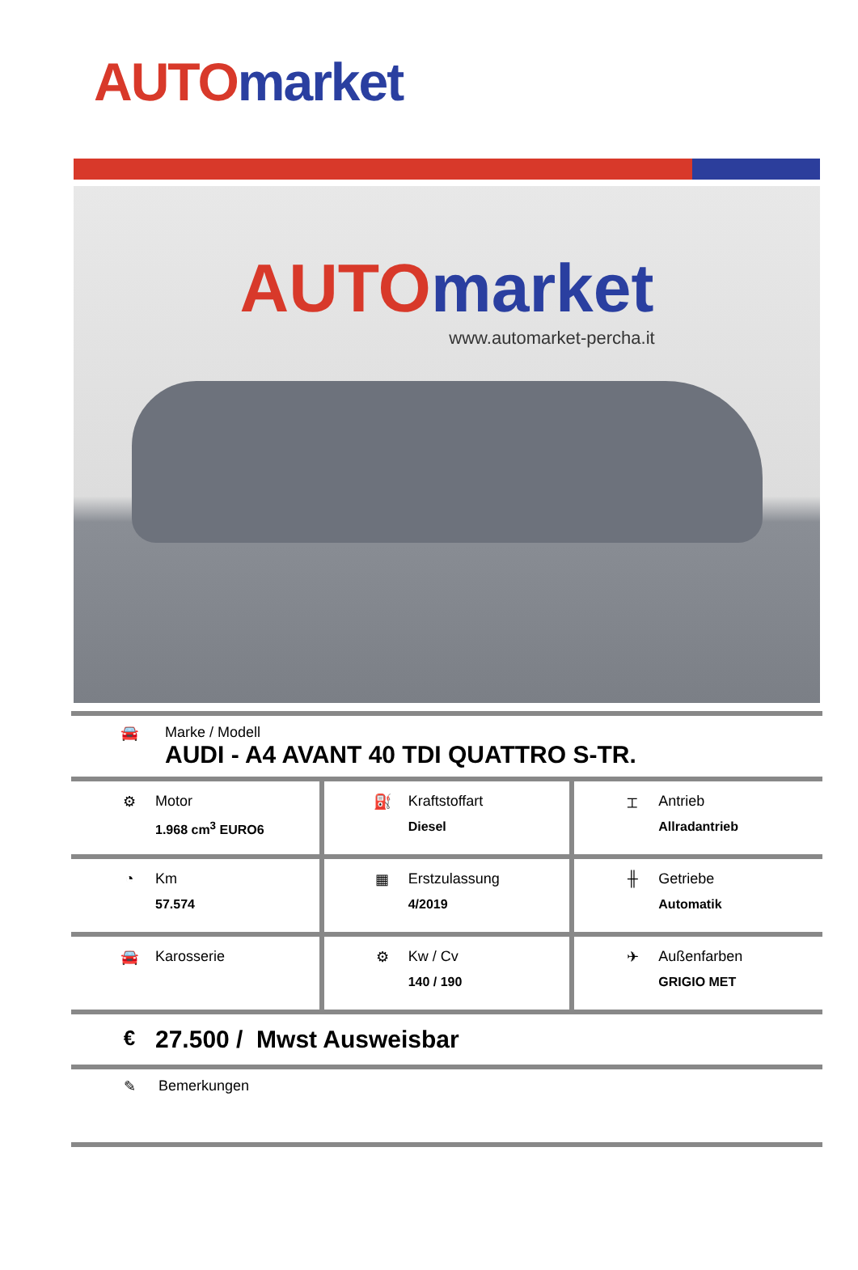AUTO market
AUTO market
www.automarket-percha.it
🚘 Marke / Modell
AUDI - A4 AVANT 40 TDI QUATTRO S-TR.
| ⚙ Motor 1.968 cm<sup>3</sup> EURO6 | ⛽ Kraftstoffart Diesel | ⌶ Antrieb Allradantrieb |
| ◔ Km 57.574 | ▦ Erstzulassung 4/2019 | ╫ Getriebe Automatik |
| 🚘 Karosserie | ⚙ Kw / Cv 140 / 190 | ✈ Außenfarben GRIGIO MET |
€
27.500 / Mwst Ausweisbar
✎ Bemerkungen